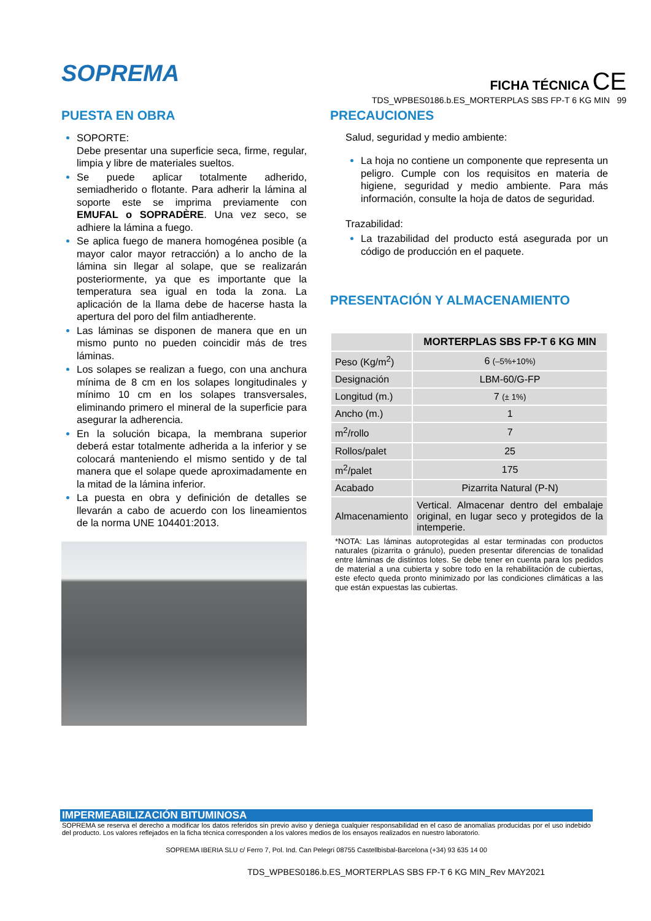SOPREMA
FICHA TÉCNICA CE
TDS_WPBES0186.b.ES_MORTERPLAS SBS FP-T 6 KG MIN 99
PUESTA EN OBRA
SOPORTE:
Debe presentar una superficie seca, firme, regular, limpia y libre de materiales sueltos.
Se puede aplicar totalmente adherido, semiadherido o flotante. Para adherir la lámina al soporte este se imprima previamente con EMUFAL o SOPRADÈRE. Una vez seco, se adhiere la lámina a fuego.
Se aplica fuego de manera homogénea posible (a mayor calor mayor retracción) a lo ancho de la lámina sin llegar al solape, que se realizarán posteriormente, ya que es importante que la temperatura sea igual en toda la zona. La aplicación de la llama debe de hacerse hasta la apertura del poro del film antiadherente.
Las láminas se disponen de manera que en un mismo punto no pueden coincidir más de tres láminas.
Los solapes se realizan a fuego, con una anchura mínima de 8 cm en los solapes longitudinales y mínimo 10 cm en los solapes transversales, eliminando primero el mineral de la superficie para asegurar la adherencia.
En la solución bicapa, la membrana superior deberá estar totalmente adherida a la inferior y se colocará manteniendo el mismo sentido y de tal manera que el solape quede aproximadamente en la mitad de la lámina inferior.
La puesta en obra y definición de detalles se llevarán a cabo de acuerdo con los lineamientos de la norma UNE 104401:2013.
PRECAUCIONES
Salud, seguridad y medio ambiente:
La hoja no contiene un componente que representa un peligro. Cumple con los requisitos en materia de higiene, seguridad y medio ambiente. Para más información, consulte la hoja de datos de seguridad.
Trazabilidad:
La trazabilidad del producto está asegurada por un código de producción en el paquete.
PRESENTACIÓN Y ALMACENAMIENTO
| | MORTERPLAS SBS FP-T 6 KG MIN |
| --- | --- |
| Peso (Kg/m<sup>2</sup>) | 6 (–5%+10%) |
| Designación | LBM-60/G-FP |
| Longitud (m.) | 7 (± 1%) |
| Ancho (m.) | 1 |
| m<sup>2</sup>/rollo | 7 |
| Rollos/palet | 25 |
| m<sup>2</sup>/palet | 175 |
| Acabado | Pizarrita Natural (P-N) |
| Almacenamiento | Vertical. Almacenar dentro del embalaje original, en lugar seco y protegidos de la intemperie. |
*NOTA: Las láminas autoprotegidas al estar terminadas con productos naturales (pizarrita o gránulo), pueden presentar diferencias de tonalidad entre láminas de distintos lotes. Se debe tener en cuenta para los pedidos de material a una cubierta y sobre todo en la rehabilitación de cubiertas, este efecto queda pronto minimizado por las condiciones climáticas a las que están expuestas las cubiertas.
IMPERMEABILIZACIÓN BITUMINOSA
SOPREMA se reserva el derecho a modificar los datos referidos sin previo aviso y deniega cualquier responsabilidad en el caso de anomalías producidas por el uso indebido del producto. Los valores reflejados en la ficha técnica corresponden a los valores medios de los ensayos realizados en nuestro laboratorio.
SOPREMA IBERIA SLU c/ Ferro 7, Pol. Ind. Can Pelegrí 08755 Castellbisbal-Barcelona (+34) 93 635 14 00
TDS_WPBES0186.b.ES_MORTERPLAS SBS FP-T 6 KG MIN_Rev MAY2021